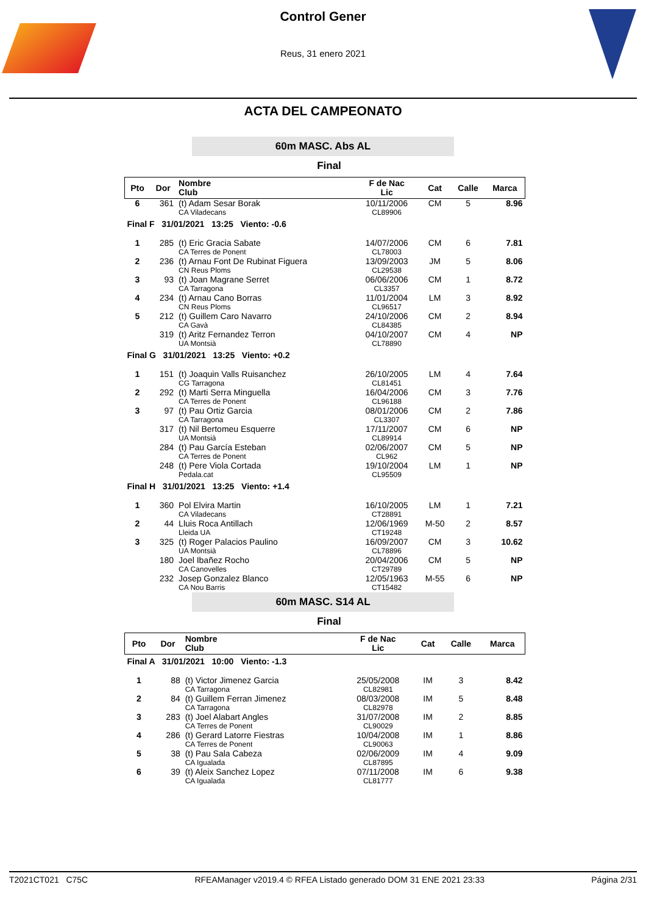Control Gener
Reus, 31 enero 2021
ACTA DEL CAMPEONATO
60m MASC. Abs AL
Final
| Pto | Dor | Nombre Club | F de Nac Lic | Cat | Calle | Marca |
| --- | --- | --- | --- | --- | --- | --- |
| 6 | 361 | (t) Adam Sesar Borak CA Viladecans | 10/11/2006 CL89906 | CM | 5 | 8.96 |
| Final F 31/01/2021 13:25 Viento: -0.6 | | | | | | |
| 1 | 285 | (t) Eric Gracia Sabate CA Terres de Ponent | 14/07/2006 CL78003 | CM | 6 | 7.81 |
| 2 | 236 | (t) Arnau Font De Rubinat Figuera CN Reus Ploms | 13/09/2003 CL29538 | JM | 5 | 8.06 |
| 3 | 93 | (t) Joan Magrane Serret CA Tarragona | 06/06/2006 CL3357 | CM | 1 | 8.72 |
| 4 | 234 | (t) Arnau Cano Borras CN Reus Ploms | 11/01/2004 CL96517 | LM | 3 | 8.92 |
| 5 | 212 | (t) Guillem Caro Navarro CA Gavà | 24/10/2006 CL84385 | CM | 2 | 8.94 |
| | 319 | (t) Aritz Fernandez Terron UA Montsià | 04/10/2007 CL78890 | CM | 4 | NP |
| Final G 31/01/2021 13:25 Viento: +0.2 | | | | | | |
| 1 | 151 | (t) Joaquin Valls Ruisanchez CG Tarragona | 26/10/2005 CL81451 | LM | 4 | 7.64 |
| 2 | 292 | (t) Marti Serra Minguella CA Terres de Ponent | 16/04/2006 CL96188 | CM | 3 | 7.76 |
| 3 | 97 | (t) Pau Ortiz Garcia CA Tarragona | 08/01/2006 CL3307 | CM | 2 | 7.86 |
| | 317 | (t) Nil Bertomeu Esquerre UA Montsià | 17/11/2007 CL89914 | CM | 6 | NP |
| | 284 | (t) Pau García Esteban CA Terres de Ponent | 02/06/2007 CL962 | CM | 5 | NP |
| | 248 | (t) Pere Viola Cortada Pedala.cat | 19/10/2004 CL95509 | LM | 1 | NP |
| Final H 31/01/2021 13:25 Viento: +1.4 | | | | | | |
| 1 | 360 | Pol Elvira Martin CA Viladecans | 16/10/2005 CT28891 | LM | 1 | 7.21 |
| 2 | 44 | Lluis Roca Antillach Lleida UA | 12/06/1969 CT19248 | M-50 | 2 | 8.57 |
| 3 | 325 | (t) Roger Palacios Paulino UA Montsià | 16/09/2007 CL78896 | CM | 3 | 10.62 |
| | 180 | Joel Ibañez Rocho CA Canovelles | 20/04/2006 CT29789 | CM | 5 | NP |
| | 232 | Josep Gonzalez Blanco CA Nou Barris | 12/05/1963 CT15482 | M-55 | 6 | NP |
60m MASC. S14 AL
Final
| Pto | Dor | Nombre Club | F de Nac Lic | Cat | Calle | Marca |
| --- | --- | --- | --- | --- | --- | --- |
| Final A 31/01/2021 10:00 Viento: -1.3 | | | | | | |
| 1 | 88 | (t) Victor Jimenez Garcia CA Tarragona | 25/05/2008 CL82981 | IM | 3 | 8.42 |
| 2 | 84 | (t) Guillem Ferran Jimenez CA Tarragona | 08/03/2008 CL82978 | IM | 5 | 8.48 |
| 3 | 283 | (t) Joel Alabart Angles CA Terres de Ponent | 31/07/2008 CL90029 | IM | 2 | 8.85 |
| 4 | 286 | (t) Gerard Latorre Fiestras CA Terres de Ponent | 10/04/2008 CL90063 | IM | 1 | 8.86 |
| 5 | 38 | (t) Pau Sala Cabeza CA Igualada | 02/06/2009 CL87895 | IM | 4 | 9.09 |
| 6 | 39 | (t) Aleix Sanchez Lopez CA Igualada | 07/11/2008 CL81777 | IM | 6 | 9.38 |
T2021CT021 C75C RFEAManager v2019.4 © RFEA Listado generado DOM 31 ENE 2021 23:33 Página 2/31